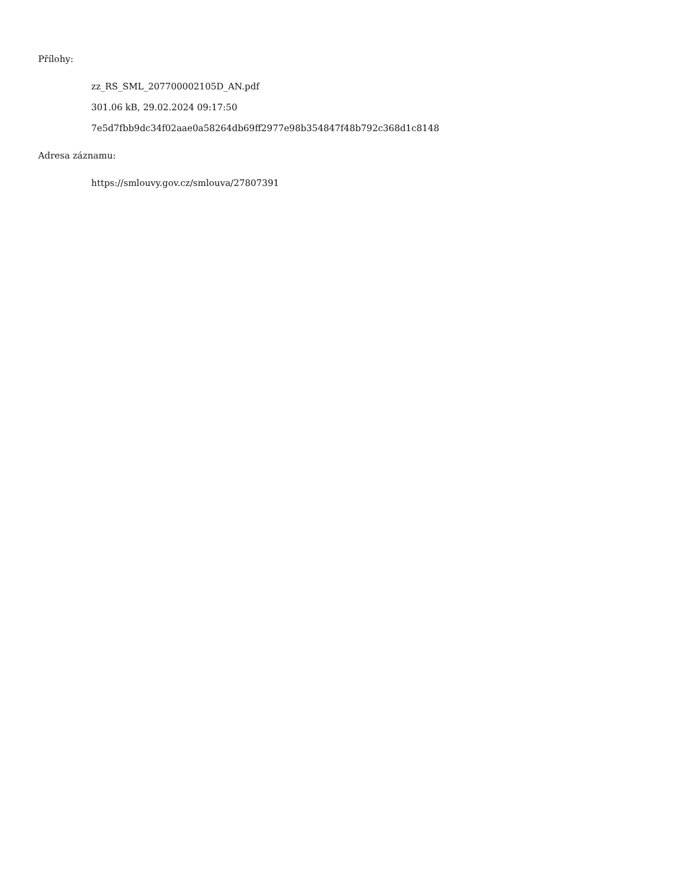Přílohy:
zz_RS_SML_207700002105D_AN.pdf
301.06 kB, 29.02.2024 09:17:50
7e5d7fbb9dc34f02aae0a58264db69ff2977e98b354847f48b792c368d1c8148
Adresa záznamu:
https://smlouvy.gov.cz/smlouva/27807391